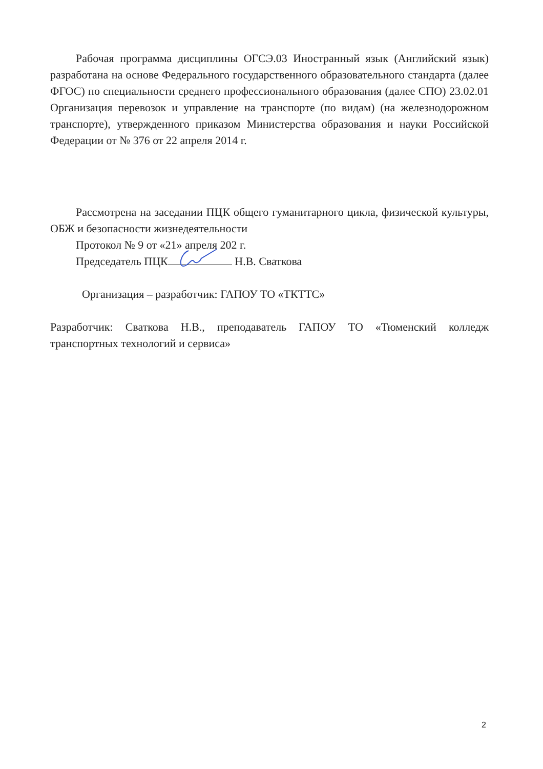Рабочая программа дисциплины ОГСЭ.03 Иностранный язык (Английский язык) разработана на основе Федерального государственного образовательного стандарта (далее ФГОС) по специальности среднего профессионального образования (далее СПО) 23.02.01 Организация перевозок и управление на транспорте (по видам) (на железнодорожном транспорте), утвержденного приказом Министерства образования и науки Российской Федерации от № 376 от 22 апреля 2014 г.
Рассмотрена на заседании ПЦК общего гуманитарного цикла, физической культуры, ОБЖ и безопасности жизнедеятельности
Протокол № 9 от «21» апреля 202 г.
Председатель ПЦК Н.В. Сваткова
Организация – разработчик: ГАПОУ ТО «ТКТТС»
Разработчик: Сваткова Н.В., преподаватель ГАПОУ ТО «Тюменский колледж транспортных технологий и сервиса»
2